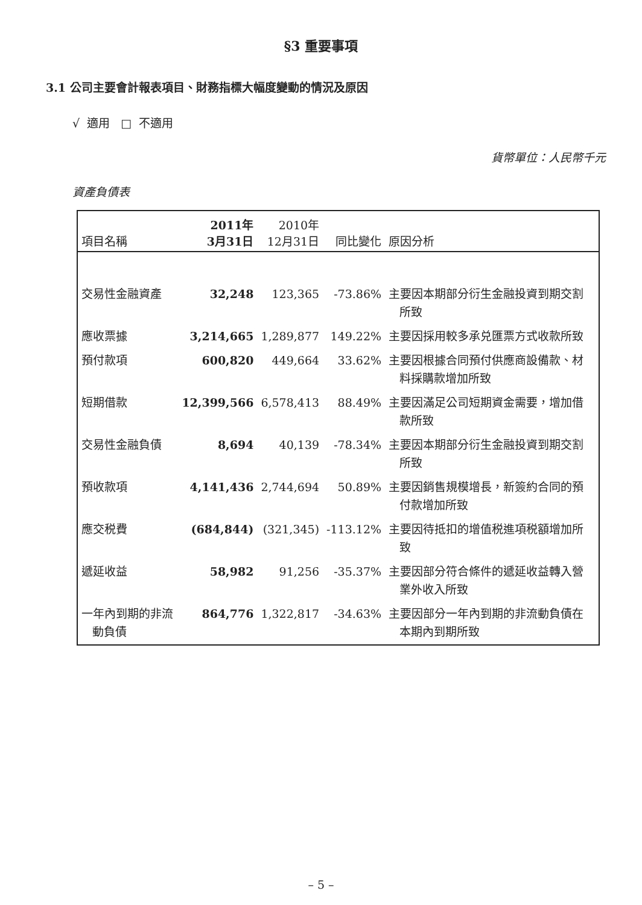§3 重要事項
3.1 公司主要會計報表項目、財務指標大幅度變動的情況及原因
√ 適用 □ 不適用
貨幣單位：人民幣千元
資產負債表
| 項目名稱 | 2011年 3月31日 | 2010年 12月31日 | 同比變化 | 原因分析 |
| --- | --- | --- | --- | --- |
| 交易性金融資產 | 32,248 | 123,365 | -73.86% | 主要因本期部分衍生金融投資到期交割所致 |
| 應收票據 | 3,214,665 | 1,289,877 | 149.22% | 主要因採用較多承兑匯票方式收款所致 |
| 預付款項 | 600,820 | 449,664 | 33.62% | 主要因根據合同預付供應商設備款、材料採購款增加所致 |
| 短期借款 | 12,399,566 | 6,578,413 | 88.49% | 主要因滿足公司短期資金需要，增加借款所致 |
| 交易性金融負債 | 8,694 | 40,139 | -78.34% | 主要因本期部分衍生金融投資到期交割所致 |
| 預收款項 | 4,141,436 | 2,744,694 | 50.89% | 主要因銷售規模增長，新簽約合同的預付款增加所致 |
| 應交税費 | (684,844) | (321,345) | -113.12% | 主要因待抵扣的增值税進項税額增加所致 |
| 遞延收益 | 58,982 | 91,256 | -35.37% | 主要因部分符合條件的遞延收益轉入營業外收入所致 |
| 一年內到期的非流動負債 | 864,776 | 1,322,817 | -34.63% | 主要因部分一年內到期的非流動負債在本期內到期所致 |
– 5 –